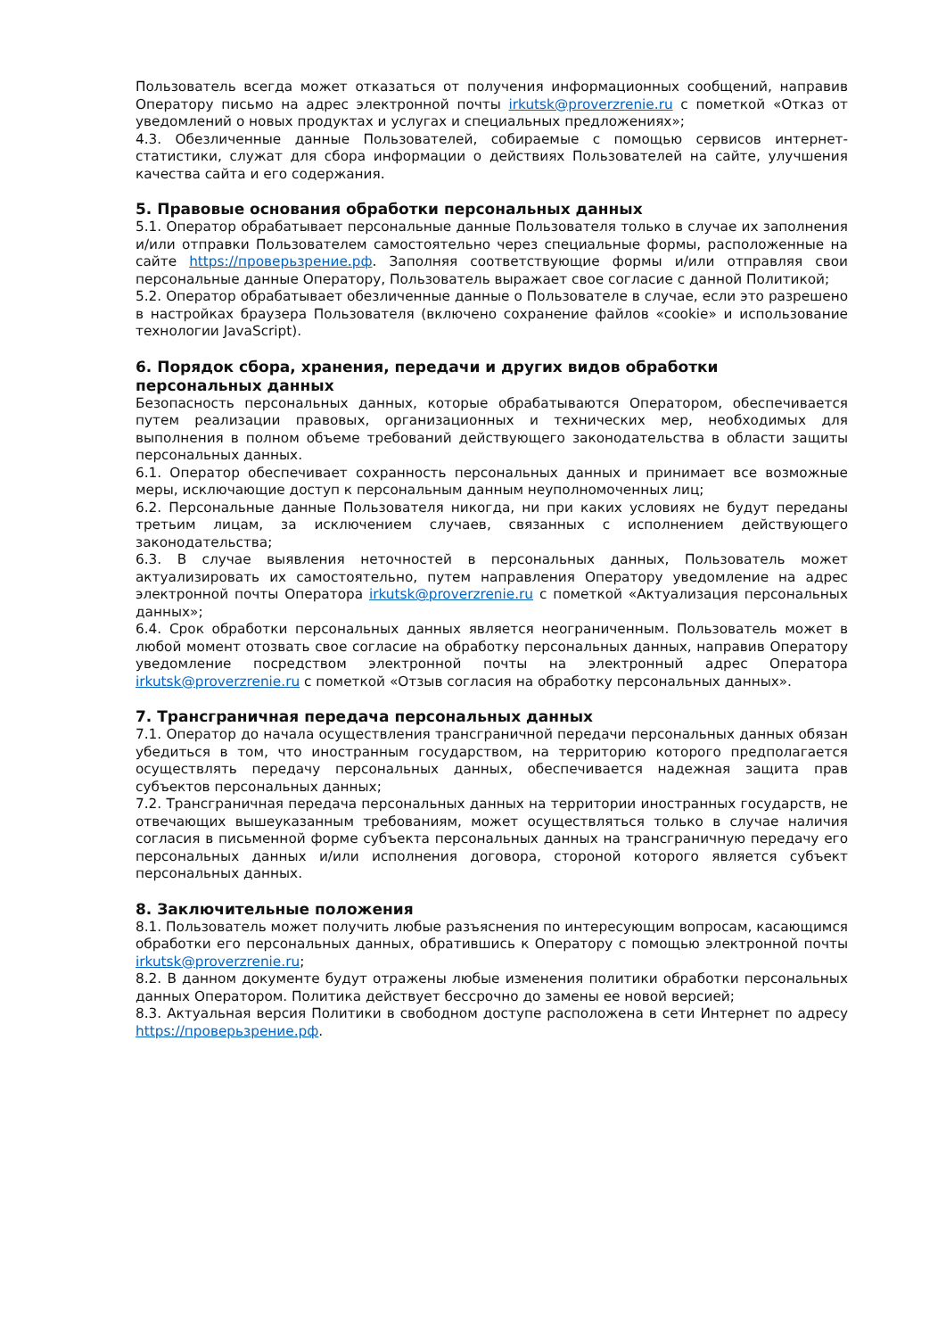Пользователь всегда может отказаться от получения информационных сообщений, направив Оператору письмо на адрес электронной почты irkutsk@proverzrenie.ru с пометкой «Отказ от уведомлений о новых продуктах и услугах и специальных предложениях»;
4.3. Обезличенные данные Пользователей, собираемые с помощью сервисов интернет-статистики, служат для сбора информации о действиях Пользователей на сайте, улучшения качества сайта и его содержания.
5. Правовые основания обработки персональных данных
5.1. Оператор обрабатывает персональные данные Пользователя только в случае их заполнения и/или отправки Пользователем самостоятельно через специальные формы, расположенные на сайте https://проверьзрение.рф. Заполняя соответствующие формы и/или отправляя свои персональные данные Оператору, Пользователь выражает свое согласие с данной Политикой;
5.2. Оператор обрабатывает обезличенные данные о Пользователе в случае, если это разрешено в настройках браузера Пользователя (включено сохранение файлов «cookie» и использование технологии JavaScript).
6. Порядок сбора, хранения, передачи и других видов обработки персональных данных
Безопасность персональных данных, которые обрабатываются Оператором, обеспечивается путем реализации правовых, организационных и технических мер, необходимых для выполнения в полном объеме требований действующего законодательства в области защиты персональных данных.
6.1. Оператор обеспечивает сохранность персональных данных и принимает все возможные меры, исключающие доступ к персональным данным неуполномоченных лиц;
6.2. Персональные данные Пользователя никогда, ни при каких условиях не будут переданы третьим лицам, за исключением случаев, связанных с исполнением действующего законодательства;
6.3. В случае выявления неточностей в персональных данных, Пользователь может актуализировать их самостоятельно, путем направления Оператору уведомление на адрес электронной почты Оператора irkutsk@proverzrenie.ru с пометкой «Актуализация персональных данных»;
6.4. Срок обработки персональных данных является неограниченным. Пользователь может в любой момент отозвать свое согласие на обработку персональных данных, направив Оператору уведомление посредством электронной почты на электронный адрес Оператора irkutsk@proverzrenie.ru с пометкой «Отзыв согласия на обработку персональных данных».
7. Трансграничная передача персональных данных
7.1. Оператор до начала осуществления трансграничной передачи персональных данных обязан убедиться в том, что иностранным государством, на территорию которого предполагается осуществлять передачу персональных данных, обеспечивается надежная защита прав субъектов персональных данных;
7.2. Трансграничная передача персональных данных на территории иностранных государств, не отвечающих вышеуказанным требованиям, может осуществляться только в случае наличия согласия в письменной форме субъекта персональных данных на трансграничную передачу его персональных данных и/или исполнения договора, стороной которого является субъект персональных данных.
8. Заключительные положения
8.1. Пользователь может получить любые разъяснения по интересующим вопросам, касающимся обработки его персональных данных, обратившись к Оператору с помощью электронной почты irkutsk@proverzrenie.ru;
8.2. В данном документе будут отражены любые изменения политики обработки персональных данных Оператором. Политика действует бессрочно до замены ее новой версией;
8.3. Актуальная версия Политики в свободном доступе расположена в сети Интернет по адресу https://проверьзрение.рф.